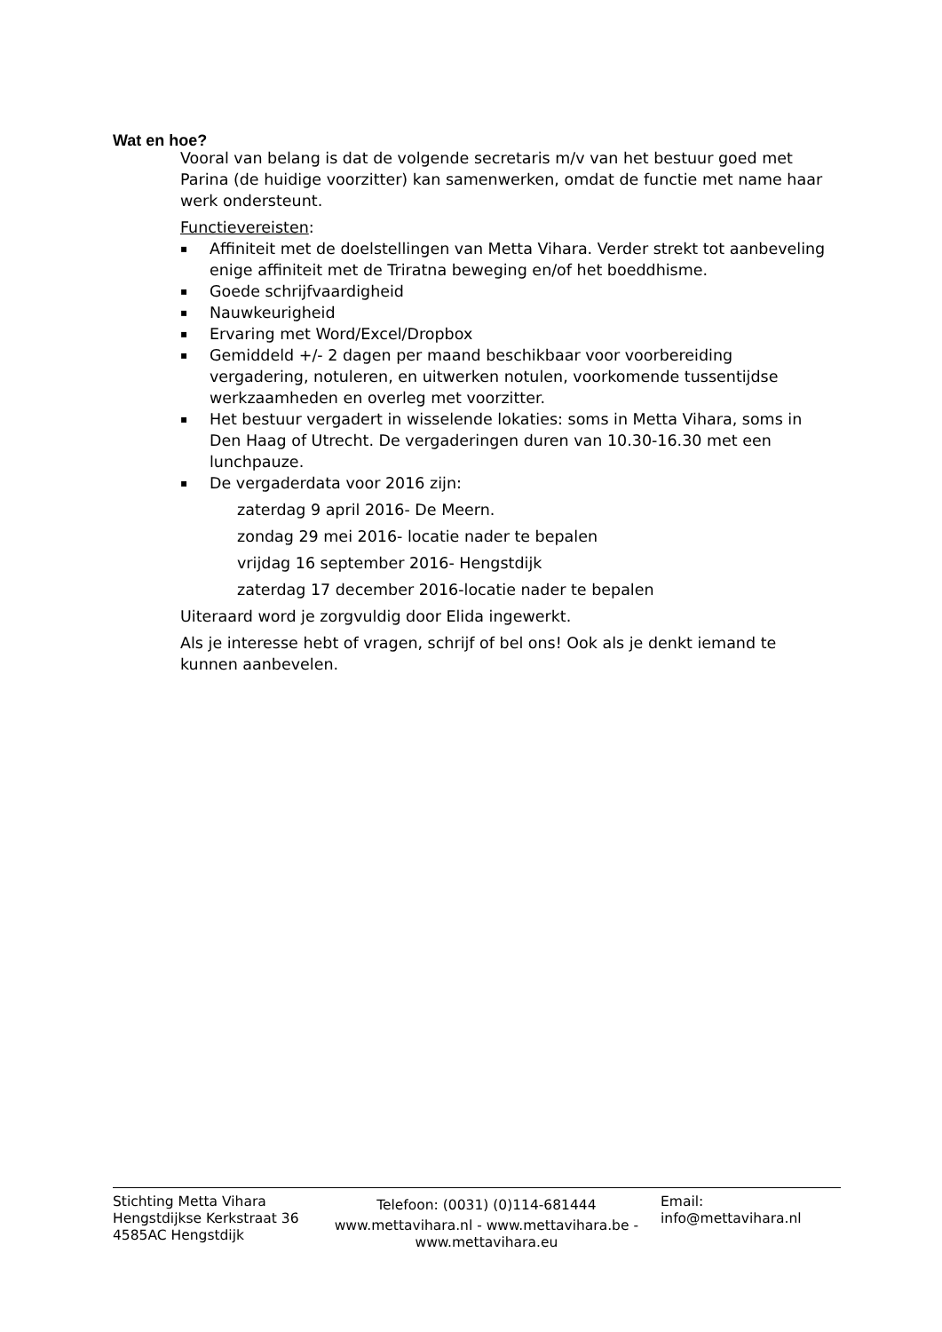Wat en hoe?
Vooral van belang is dat de volgende secretaris m/v van het bestuur goed met Parina (de huidige voorzitter) kan samenwerken, omdat de functie met name haar werk ondersteunt.
Functievereisten:
▪ Affiniteit met de doelstellingen van Metta Vihara. Verder strekt tot aanbeveling enige affiniteit met de Triratna beweging en/of het boeddhisme.
▪ Goede schrijfvaardigheid
▪ Nauwkeurigheid
▪ Ervaring met Word/Excel/Dropbox
▪ Gemiddeld +/- 2 dagen per maand beschikbaar voor voorbereiding vergadering, notuleren, en uitwerken notulen, voorkomende tussentijdse werkzaamheden en overleg met voorzitter.
▪ Het bestuur vergadert in wisselende lokaties: soms in Metta Vihara, soms in Den Haag of Utrecht. De vergaderingen duren van 10.30-16.30 met een lunchpauze.
▪ De vergaderdata voor 2016 zijn:
zaterdag 9 april 2016- De Meern.
zondag 29 mei 2016- locatie nader te bepalen
vrijdag 16 september 2016- Hengstdijk
zaterdag 17 december 2016-locatie nader te bepalen
Uiteraard word je zorgvuldig door Elida ingewerkt.
Als je interesse hebt of vragen, schrijf of bel ons! Ook als je denkt iemand te kunnen aanbevelen.
Stichting Metta Vihara
Hengstdijkse Kerkstraat 36
4585AC Hengstdijk
Telefoon: (0031) (0)114-681444
www.mettavihara.nl - www.mettavihara.be - www.mettavihara.eu
Email:
info@mettavihara.nl